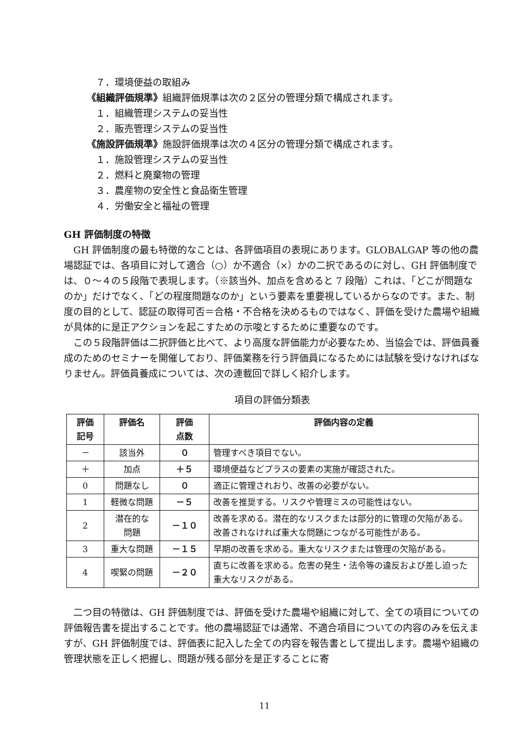７．環境便益の取組み
《組織評価規準》組織評価規準は次の２区分の管理分類で構成されます。
１．組織管理システムの妥当性
２．販売管理システムの妥当性
《施設評価規準》施設評価規準は次の４区分の管理分類で構成されます。
１．施設管理システムの妥当性
２．燃料と廃棄物の管理
３．農産物の安全性と食品衛生管理
４．労働安全と福祉の管理
GH 評価制度の特徴
GH 評価制度の最も特徴的なことは、各評価項目の表現にあります。GLOBALGAP 等の他の農場認証では、各項目に対して適合（○）か不適合（×）かの二択であるのに対し、GH 評価制度では、０～４の５段階で表現します。（※該当外、加点を含めると 7 段階）これは、「どこが問題なのか」だけでなく、「どの程度問題なのか」という要素を重要視しているからなのです。また、制度の目的として、認証の取得可否＝合格・不合格を決めるものではなく、評価を受けた農場や組織が具体的に是正アクションを起こすための示唆とするために重要なのです。
この５段階評価は二択評価と比べて、より高度な評価能力が必要なため、当協会では、評価員養成のためのセミナーを開催しており、評価業務を行う評価員になるためには試験を受けなければなりません。評価員養成については、次の連載回で詳しく紹介します。
項目の評価分類表
| 評価 記号 | 評価名 | 評価 点数 | 評価内容の定義 |
| --- | --- | --- | --- |
| － | 該当外 | ０ | 管理すべき項目でない。 |
| ＋ | 加点 | ＋５ | 環境便益などプラスの要素の実施が確認された。 |
| 0 | 問題なし | ０ | 適正に管理されおり、改善の必要がない。 |
| 1 | 軽微な問題 | －５ | 改善を推奨する。リスクや管理ミスの可能性はない。 |
| 2 | 潜在的な 問題 | －１０ | 改善を求める。潜在的なリスクまたは部分的に管理の欠陥がある。改善されなければ重大な問題につながる可能性がある。 |
| 3 | 重大な問題 | －１５ | 早期の改善を求める。重大なリスクまたは管理の欠陥がある。 |
| 4 | 喫緊の問題 | －２０ | 直ちに改善を求める。危害の発生・法令等の違反および差し迫った重大なリスクがある。 |
二つ目の特徴は、GH 評価制度では、評価を受けた農場や組織に対して、全ての項目についての評価報告書を提出することです。他の農場認証では通常、不適合項目についての内容のみを伝えますが、GH 評価制度では、評価表に記入した全ての内容を報告書として提出します。農場や組織の管理状態を正しく把握し、問題が残る部分を是正することに寄
11